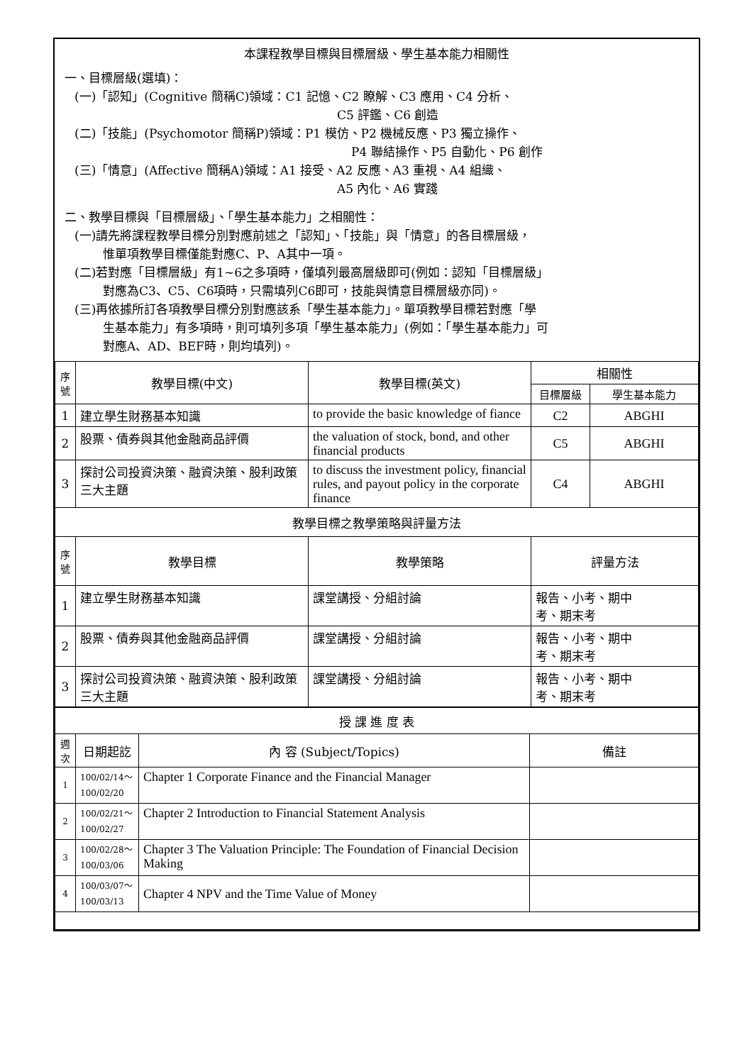本課程教學目標與目標層級、學生基本能力相關性
一、目標層級(選填)：
(一)「認知」(Cognitive 簡稱C)領域：C1 記憶、C2 瞭解、C3 應用、C4 分析、
C5 評鑑、C6 創造
(二)「技能」(Psychomotor 簡稱P)領域：P1 模仿、P2 機械反應、P3 獨立操作、
P4 聯結操作、P5 自動化、P6 創作
(三)「情意」(Affective 簡稱A)領域：A1 接受、A2 反應、A3 重視、A4 組織、
A5 內化、A6 實踐
二、教學目標與「目標層級」、「學生基本能力」之相關性：
(一)請先將課程教學目標分別對應前述之「認知」、「技能」與「情意」的各目標層級，
惟單項教學目標僅能對應C、P、A其中一項。
(二)若對應「目標層級」有1~6之多項時，僅填列最高層級即可(例如：認知「目標層級」
對應為C3、C5、C6項時，只需填列C6即可，技能與情意目標層級亦同)。
(三)再依據所訂各項教學目標分別對應該系「學生基本能力」。單項教學目標若對應「學
生基本能力」有多項時，則可填列多項「學生基本能力」(例如：「學生基本能力」可
對應A、AD、BEF時，則均填列)。
| 序號 | 教學目標(中文) | 教學目標(英文) | 相關性 | |
| --- | --- | --- | --- | --- |
| | | | 目標層級 | 學生基本能力 |
| 1 | 建立學生財務基本知識 | to provide the basic knowledge of fiance | C2 | ABGHI |
| 2 | 股票、債券與其他金融商品評價 | the valuation of stock, bond, and other financial products | C5 | ABGHI |
| 3 | 探討公司投資決策、融資決策、股利政策三大主題 | to discuss the investment policy, financial rules, and payout policy in the corporate finance | C4 | ABGHI |
| 教學目標之教學策略與評量方法 | | | | |
| 序號 | 教學目標 | 教學策略 | 評量方法 | |
| 1 | 建立學生財務基本知識 | 課堂講授、分組討論 | 報告、小考、期中 考、期末考 | |
| 2 | 股票、債券與其他金融商品評價 | 課堂講授、分組討論 | 報告、小考、期中 考、期末考 | |
| 3 | 探討公司投資決策、融資決策、股利政策三大主題 | 課堂講授、分組討論 | 報告、小考、期中 考、期末考 | |
| 授 課 進 度 表 | | | |
| 週次 | 日期起訖 | 內 容 (Subject/Topics) | 備註 |
| 1 | 100/02/14～ 100/02/20 | Chapter 1 Corporate Finance and the Financial Manager | |
| 2 | 100/02/21～ 100/02/27 | Chapter 2 Introduction to Financial Statement Analysis | |
| 3 | 100/02/28～ 100/03/06 | Chapter 3 The Valuation Principle: The Foundation of Financial Decision Making | |
| 4 | 100/03/07～ 100/03/13 | Chapter 4 NPV and the Time Value of Money | |